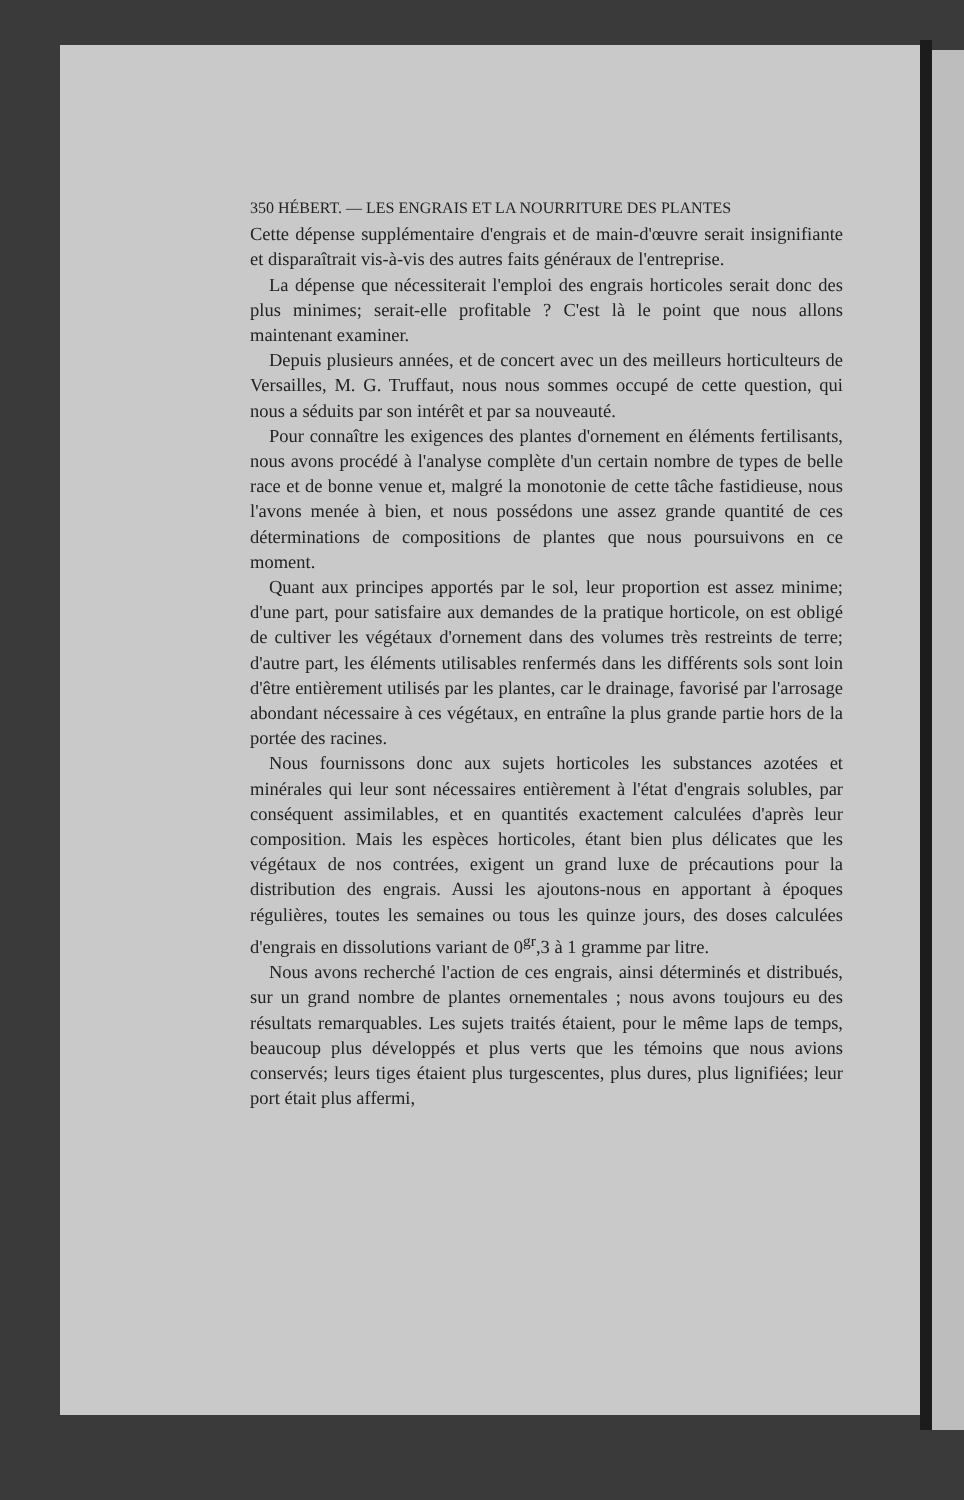350 HÉBERT. — LES ENGRAIS ET LA NOURRITURE DES PLANTES
Cette dépense supplémentaire d'engrais et de main-d'œuvre serait insignifiante et disparaîtrait vis-à-vis des autres faits généraux de l'entreprise.
La dépense que nécessiterait l'emploi des engrais horticoles serait donc des plus minimes; serait-elle profitable ? C'est là le point que nous allons maintenant examiner.
Depuis plusieurs années, et de concert avec un des meilleurs horticulteurs de Versailles, M. G. Truffaut, nous nous sommes occupé de cette question, qui nous a séduits par son intérêt et par sa nouveauté.
Pour connaître les exigences des plantes d'ornement en éléments fertilisants, nous avons procédé à l'analyse complète d'un certain nombre de types de belle race et de bonne venue et, malgré la monotonie de cette tâche fastidieuse, nous l'avons menée à bien, et nous possédons une assez grande quantité de ces déterminations de compositions de plantes que nous poursuivons en ce moment.
Quant aux principes apportés par le sol, leur proportion est assez minime; d'une part, pour satisfaire aux demandes de la pratique horticole, on est obligé de cultiver les végétaux d'ornement dans des volumes très restreints de terre; d'autre part, les éléments utilisables renfermés dans les différents sols sont loin d'être entièrement utilisés par les plantes, car le drainage, favorisé par l'arrosage abondant nécessaire à ces végétaux, en entraîne la plus grande partie hors de la portée des racines.
Nous fournissons donc aux sujets horticoles les substances azotées et minérales qui leur sont nécessaires entièrement à l'état d'engrais solubles, par conséquent assimilables, et en quantités exactement calculées d'après leur composition. Mais les espèces horticoles, étant bien plus délicates que les végétaux de nos contrées, exigent un grand luxe de précautions pour la distribution des engrais. Aussi les ajoutons-nous en apportant à époques régulières, toutes les semaines ou tous les quinze jours, des doses calculées d'engrais en dissolutions variant de 0<sup>gr</sup>,3 à 1 gramme par litre.
Nous avons recherché l'action de ces engrais, ainsi déterminés et distribués, sur un grand nombre de plantes ornementales ; nous avons toujours eu des résultats remarquables. Les sujets traités étaient, pour le même laps de temps, beaucoup plus développés et plus verts que les témoins que nous avions conservés; leurs tiges étaient plus turgescentes, plus dures, plus lignifiées; leur port était plus affermi,